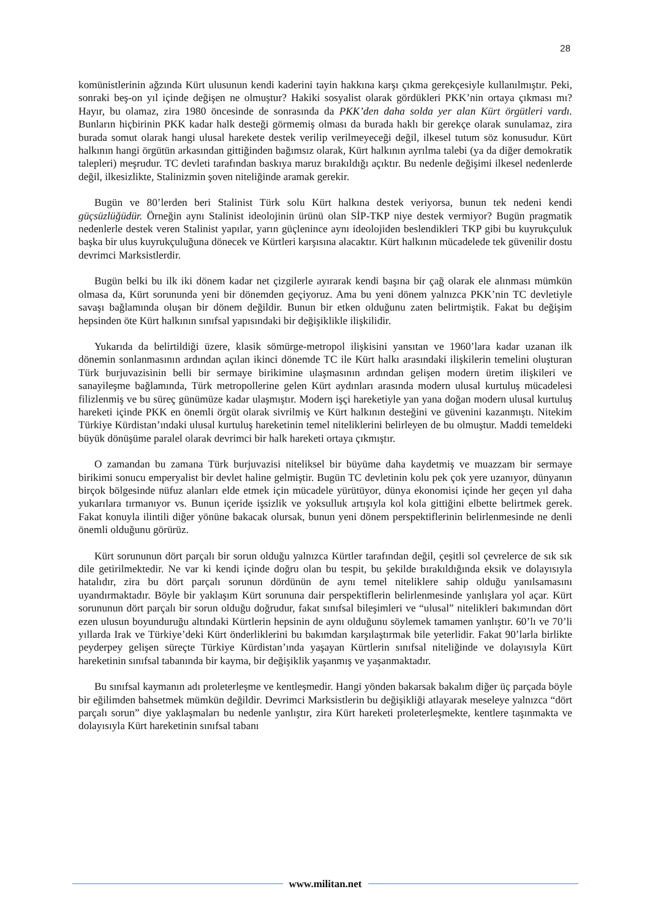28
komünistlerinin ağzında Kürt ulusunun kendi kaderini tayin hakkına karşı çıkma gerekçesiyle kullanılmıştır. Peki, sonraki beş-on yıl içinde değişen ne olmuştur? Hakiki sosyalist olarak gördükleri PKK’nin ortaya çıkması mı? Hayır, bu olamaz, zira 1980 öncesinde de sonrasında da PKK’den daha solda yer alan Kürt örgütleri vardı. Bunların hiçbirinin PKK kadar halk desteği görmemiş olması da burada haklı bir gerekçe olarak sunulamaz, zira burada somut olarak hangi ulusal harekete destek verilip verilmeyeceği değil, ilkesel tutum söz konusudur. Kürt halkının hangi örgütün arkasından gittiğinden bağımsız olarak, Kürt halkının ayrılma talebi (ya da diğer demokratik talepleri) meşrudur. TC devleti tarafından baskıya maruz bırakıldığı açıktır. Bu nedenle değişimi ilkesel nedenlerde değil, ilkesizlikte, Stalinizmin şoven niteliğinde aramak gerekir.
Bugün ve 80’lerden beri Stalinist Türk solu Kürt halkına destek veriyorsa, bunun tek nedeni kendi güçsüzlüğüdür. Örneğin aynı Stalinist ideolojinin ürünü olan SİP-TKP niye destek vermiyor? Bugün pragmatik nedenlerle destek veren Stalinist yapılar, yarın güçlenince aynı ideolojiden beslendikleri TKP gibi bu kuyrukçuluk başka bir ulus kuyrukçuluğuna dönecek ve Kürtleri karşısına alacaktır. Kürt halkının mücadelede tek güvenilir dostu devrimci Marksistlerdir.
Bugün belki bu ilk iki dönem kadar net çizgilerle ayırarak kendi başına bir çağ olarak ele alınması mümkün olmasa da, Kürt sorununda yeni bir dönemden geçiyoruz. Ama bu yeni dönem yalnızca PKK’nin TC devletiyle savaşı bağlamında oluşan bir dönem değildir. Bunun bir etken olduğunu zaten belirtmiştik. Fakat bu değişim hepsinden öte Kürt halkının sınıfsal yapısındaki bir değişiklikle ilişkilidir.
Yukarıda da belirtildiği üzere, klasik sömürge-metropol ilişkisini yansıtan ve 1960’lara kadar uzanan ilk dönemin sonlanmasının ardından açılan ikinci dönemde TC ile Kürt halkı arasındaki ilişkilerin temelini oluşturan Türk burjuvazisinin belli bir sermaye birikimine ulaşmasının ardından gelişen modern üretim ilişkileri ve sanayileşme bağlamında, Türk metropollerine gelen Kürt aydınları arasında modern ulusal kurtuluş mücadelesi filizlenmiş ve bu süreç günümüze kadar ulaşmıştır. Modern işçi hareketiyle yan yana doğan modern ulusal kurtuluş hareketi içinde PKK en önemli örgüt olarak sivrilmiş ve Kürt halkının desteğini ve güvenini kazanmıştı. Nitekim Türkiye Kürdistan’ındaki ulusal kurtuluş hareketinin temel niteliklerini belirleyen de bu olmuştur. Maddi temeldeki büyük dönüşüme paralel olarak devrimci bir halk hareketi ortaya çıkmıştır.
O zamandan bu zamana Türk burjuvazisi niteliksel bir büyüme daha kaydetmiş ve muazzam bir sermaye birikimi sonucu emperyalist bir devlet haline gelmiştir. Bugün TC devletinin kolu pek çok yere uzanıyor, dünyanın birçok bölgesinde nüfuz alanları elde etmek için mücadele yürütüyor, dünya ekonomisi içinde her geçen yıl daha yukarılara tırmanıyor vs. Bunun içeride işsizlik ve yoksulluk artışıyla kol kola gittiğini elbette belirtmek gerek. Fakat konuyla ilintili diğer yönüne bakacak olursak, bunun yeni dönem perspektiflerinin belirlenmesinde ne denli önemli olduğunu görürüz.
Kürt sorununun dört parçalı bir sorun olduğu yalnızca Kürtler tarafından değil, çeşitli sol çevrelerce de sık sık dile getirilmektedir. Ne var ki kendi içinde doğru olan bu tespit, bu şekilde bırakıldığında eksik ve dolayısıyla hatalıdır, zira bu dört parçalı sorunun dördünün de aynı temel niteliklere sahip olduğu yanılsamasını uyandırmaktadır. Böyle bir yaklaşım Kürt sorununa dair perspektiflerin belirlenmesinde yanlışlara yol açar. Kürt sorununun dört parçalı bir sorun olduğu doğrudur, fakat sınıfsal bileşimleri ve “ulusal” nitelikleri bakımından dört ezen ulusun boyunduruğu altındaki Kürtlerin hepsinin de aynı olduğunu söylemek tamamen yanlıştır. 60’lı ve 70’li yıllarda Irak ve Türkiye’deki Kürt önderliklerini bu bakımdan karşılaştırmak bile yeterlidir. Fakat 90’larla birlikte peyderpey gelişen süreçte Türkiye Kürdistan’ında yaşayan Kürtlerin sınıfsal niteliğinde ve dolayısıyla Kürt hareketinin sınıfsal tabanında bir kayma, bir değişiklik yaşanmış ve yaşanmaktadır.
Bu sınıfsal kaymanın adı proleterleşme ve kentleşmedir. Hangi yönden bakarsak bakalım diğer üç parçada böyle bir eğilimden bahsetmek mümkün değildir. Devrimci Marksistlerin bu değişikliği atlayarak meseleye yalnızca “dört parçalı sorun” diye yaklaşmaları bu nedenle yanlıştır, zira Kürt hareketi proleterleşmekte, kentlere taşınmakta ve dolayısıyla Kürt hareketinin sınıfsal tabanı
www.militan.net